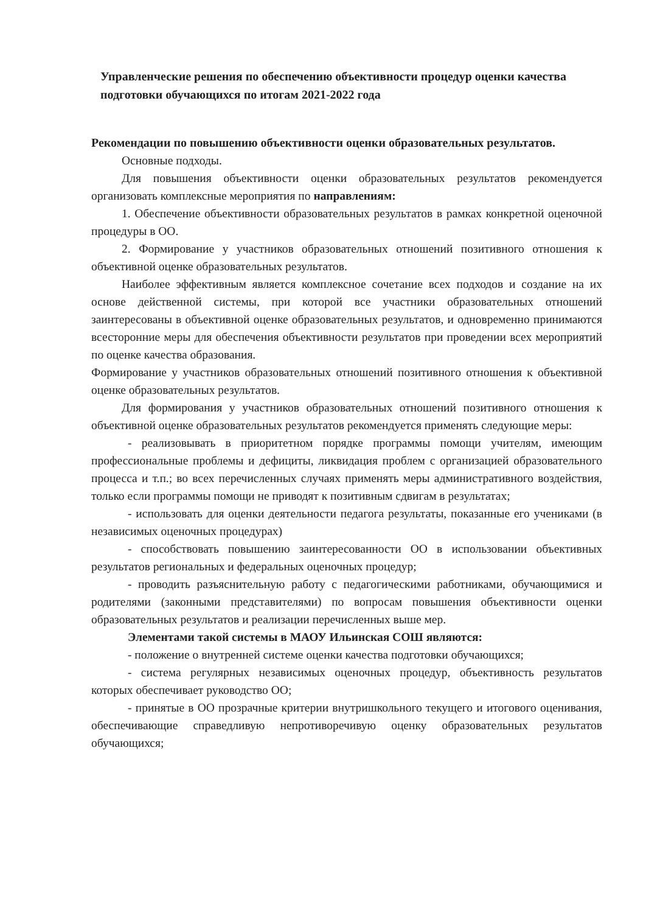Управленческие решения по обеспечению объективности процедур оценки качества подготовки обучающихся по итогам 2021-2022 года
Рекомендации по повышению объективности оценки образовательных результатов.
Основные подходы.
Для повышения объективности оценки образовательных результатов рекомендуется организовать комплексные мероприятия по направлениям:
1. Обеспечение объективности образовательных результатов в рамках конкретной оценочной процедуры в ОО.
2. Формирование у участников образовательных отношений позитивного отношения к объективной оценке образовательных результатов.
Наиболее эффективным является комплексное сочетание всех подходов и создание на их основе действенной системы, при которой все участники образовательных отношений заинтересованы в объективной оценке образовательных результатов, и одновременно принимаются всесторонние меры для обеспечения объективности результатов при проведении всех мероприятий по оценке качества образования.
Формирование у участников образовательных отношений позитивного отношения к объективной оценке образовательных результатов.
Для формирования у участников образовательных отношений позитивного отношения к объективной оценке образовательных результатов рекомендуется применять следующие меры:
- реализовывать в приоритетном порядке программы помощи учителям, имеющим профессиональные проблемы и дефициты, ликвидация проблем с организацией образовательного процесса и т.п.; во всех перечисленных случаях применять меры административного воздействия, только если программы помощи не приводят к позитивным сдвигам в результатах;
- использовать для оценки деятельности педагога результаты, показанные его учениками (в независимых оценочных процедурах)
- способствовать повышению заинтересованности ОО в использовании объективных результатов региональных и федеральных оценочных процедур;
- проводить разъяснительную работу с педагогическими работниками, обучающимися и родителями (законными представителями) по вопросам повышения объективности оценки образовательных результатов и реализации перечисленных выше мер.
Элементами такой системы в МАОУ Ильинская СОШ являются:
- положение о внутренней системе оценки качества подготовки обучающихся;
- система регулярных независимых оценочных процедур, объективность результатов которых обеспечивает руководство ОО;
- принятые в ОО прозрачные критерии внутришкольного текущего и итогового оценивания, обеспечивающие справедливую непротиворечивую оценку образовательных результатов обучающихся;